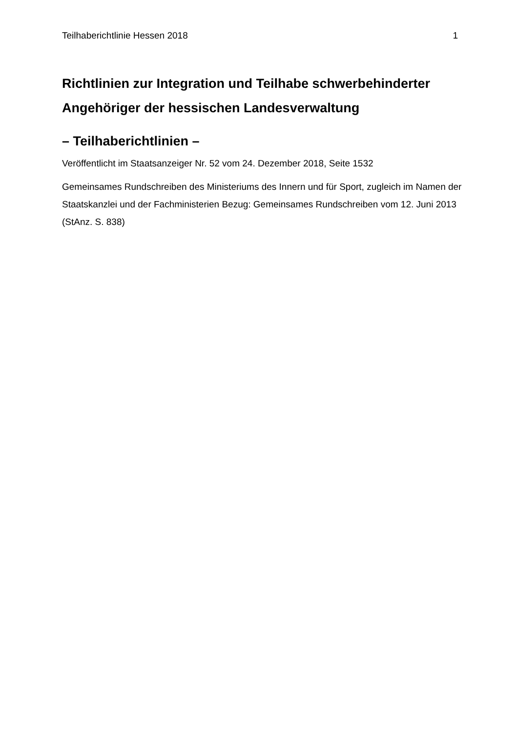Teilhaberichtlinie Hessen 2018 1
Richtlinien zur Integration und Teilhabe schwerbehinderter Angehöriger der hessischen Landesverwaltung
– Teilhaberichtlinien –
Veröffentlicht im Staatsanzeiger Nr. 52 vom 24. Dezember 2018, Seite 1532
Gemeinsames Rundschreiben des Ministeriums des Innern und für Sport, zugleich im Namen der Staatskanzlei und der Fachministerien Bezug: Gemeinsames Rundschreiben vom 12. Juni 2013 (StAnz. S. 838)